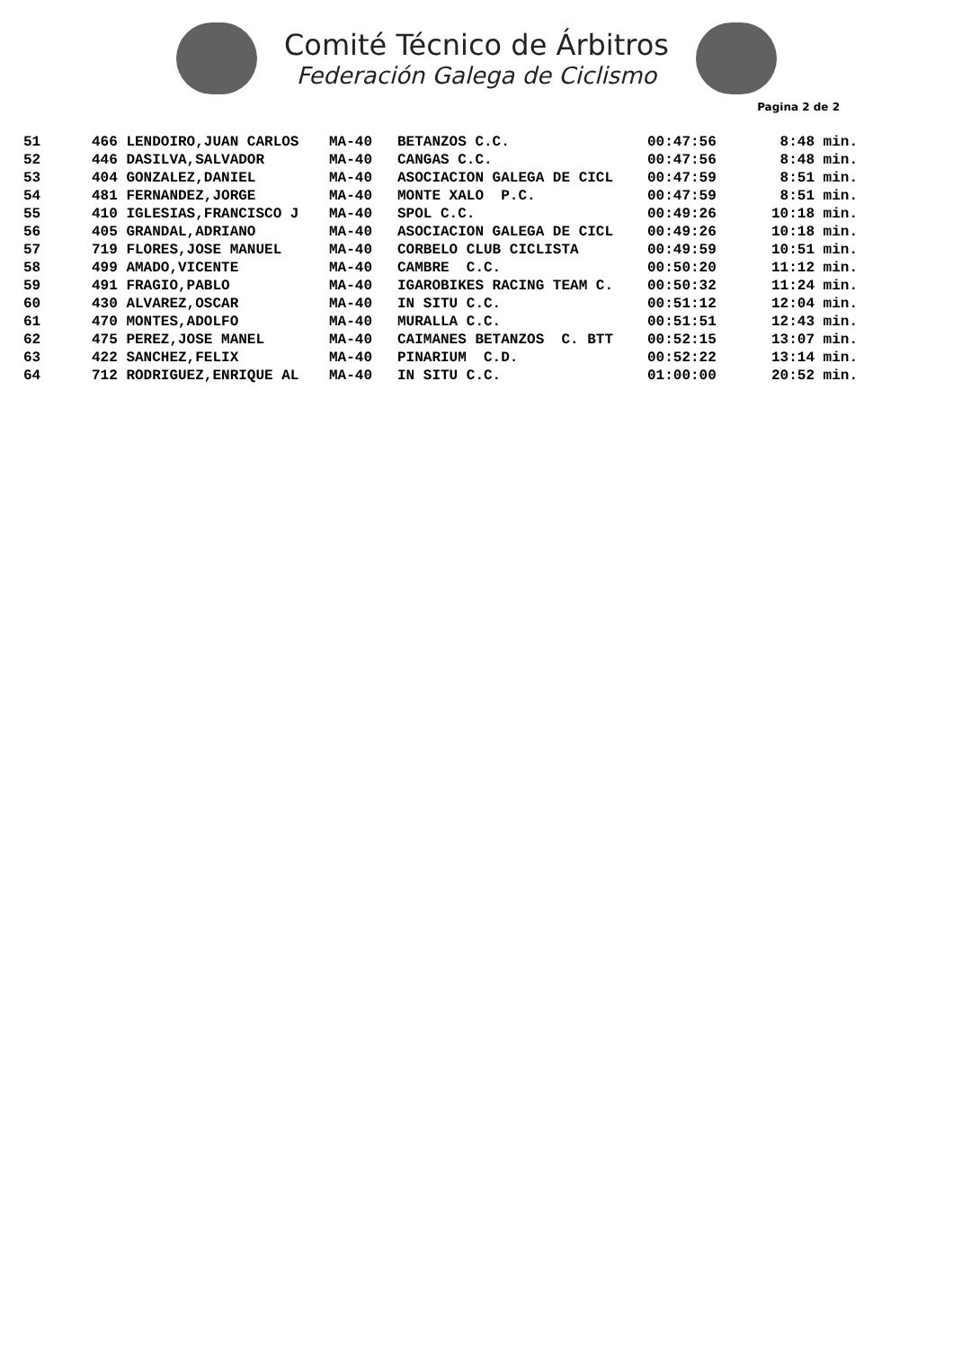Comité Técnico de Árbitros
Federación Galega de Ciclismo
Pagina 2 de 2
| 51 | 466 LENDOIRO,JUAN CARLOS | MA-40 | BETANZOS C.C. | 00:47:56 | 8:48 min. |
| 52 | 446 DASILVA,SALVADOR | MA-40 | CANGAS C.C. | 00:47:56 | 8:48 min. |
| 53 | 404 GONZALEZ,DANIEL | MA-40 | ASOCIACION GALEGA DE CICL | 00:47:59 | 8:51 min. |
| 54 | 481 FERNANDEZ,JORGE | MA-40 | MONTE XALO P.C. | 00:47:59 | 8:51 min. |
| 55 | 410 IGLESIAS,FRANCISCO J | MA-40 | SPOL C.C. | 00:49:26 | 10:18 min. |
| 56 | 405 GRANDAL,ADRIANO | MA-40 | ASOCIACION GALEGA DE CICL | 00:49:26 | 10:18 min. |
| 57 | 719 FLORES,JOSE MANUEL | MA-40 | CORBELO CLUB CICLISTA | 00:49:59 | 10:51 min. |
| 58 | 499 AMADO,VICENTE | MA-40 | CAMBRE C.C. | 00:50:20 | 11:12 min. |
| 59 | 491 FRAGIO,PABLO | MA-40 | IGAROBIKES RACING TEAM C. | 00:50:32 | 11:24 min. |
| 60 | 430 ALVAREZ,OSCAR | MA-40 | IN SITU C.C. | 00:51:12 | 12:04 min. |
| 61 | 470 MONTES,ADOLFO | MA-40 | MURALLA C.C. | 00:51:51 | 12:43 min. |
| 62 | 475 PEREZ,JOSE MANEL | MA-40 | CAIMANES BETANZOS C. BTT | 00:52:15 | 13:07 min. |
| 63 | 422 SANCHEZ,FELIX | MA-40 | PINARIUM C.D. | 00:52:22 | 13:14 min. |
| 64 | 712 RODRIGUEZ,ENRIQUE AL | MA-40 | IN SITU C.C. | 01:00:00 | 20:52 min. |